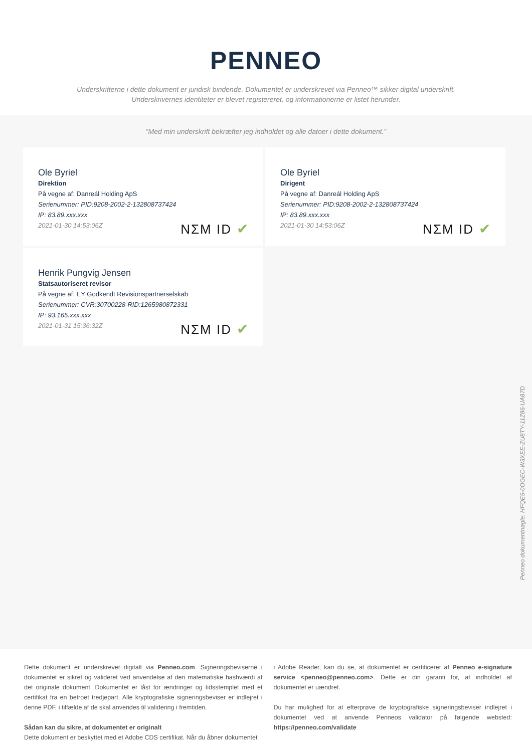PENNEO
Underskrifterne i dette dokument er juridisk bindende. Dokumentet er underskrevet via Penneo™ sikker digital underskrift.
Underskrivernes identiteter er blevet registereret, og informationerne er listet herunder.
“Med min underskrift bekræfter jeg indholdet og alle datoer i dette dokument.”
Ole Byriel
Direktion
På vegne af: Danreál Holding ApS
Serienummer: PID:9208-2002-2-132808737424
IP: 83.89.xxx.xxx
2021-01-30 14:53:06Z
NΣM ID ✔
Ole Byriel
Dirigent
På vegne af: Danreál Holding ApS
Serienummer: PID:9208-2002-2-132808737424
IP: 83.89.xxx.xxx
2021-01-30 14:53:06Z
NΣM ID ✔
Henrik Pungvig Jensen
Statsautoriseret revisor
På vegne af: EY Godkendt Revisionspartnerselskab
Serienummer: CVR:30700228-RID:1265980872331
IP: 93.165.xxx.xxx
2021-01-31 15:36:32Z
NΣM ID ✔
Penneo dokumentnøgle: HFQE5-0OGEC-W3XEE-ZU8TY-11Z86-UA87D
Dette dokument er underskrevet digitalt via Penneo.com. Signeringsbeviserne i dokumentet er sikret og valideret ved anvendelse af den matematiske hashværdi af det originale dokument. Dokumentet er låst for ændringer og tidsstemplet med et certifikat fra en betroet tredjepart. Alle kryptografiske signeringsbeviser er indlejret i denne PDF, i tilfælde af de skal anvendes til validering i fremtiden.
Sådan kan du sikre, at dokumentet er originalt
Dette dokument er beskyttet med et Adobe CDS certifikat. Når du åbner dokumentet
i Adobe Reader, kan du se, at dokumentet er certificeret af Penneo e-signature service <penneo@penneo.com>. Dette er din garanti for, at indholdet af dokumentet er uændret.
Du har mulighed for at efterprøve de kryptografiske signeringsbeviser indlejret i dokumentet ved at anvende Penneos validator på følgende websted: https://penneo.com/validate